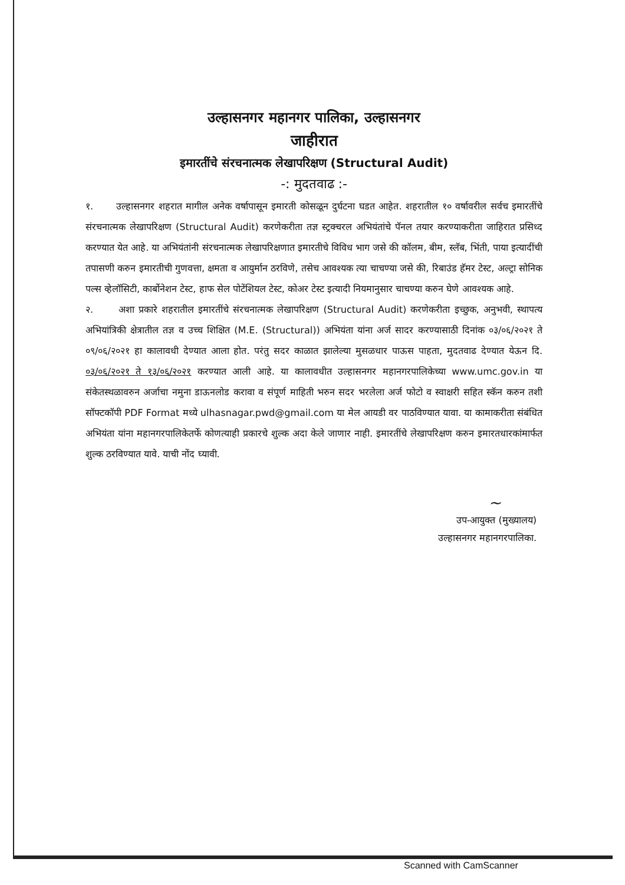उल्हासनगर महानगर पालिका, उल्हासनगर
जाहीरात
इमारतींचे संरचनात्मक लेखापरिक्षण (Structural Audit)
-: मुदतवाढ :-
१. उल्हासनगर शहरात मागील अनेक वर्षापासून इमारती कोसळून दुर्घटना घडत आहेत. शहरातील १० वर्षावरील सर्वच इमारतींचे संरचनात्मक लेखापरिक्षण (Structural Audit) करणेकरीता तज्ञ स्ट्रक्चरल अभियंतांचे पॅनल तयार करण्याकरीता जाहिरात प्रसिध्द करण्यात येत आहे. या अभियंतांनी संरचनात्मक लेखापरिक्षणात इमारतीचे विविध भाग जसे की कॉलम, बीम, स्लॅब, भिंती, पाया इत्यादींची तपासणी करुन इमारतीची गुणवत्ता, क्षमता व आयुर्मान ठरविणे, तसेच आवश्यक त्या चाचण्या जसे की, रिबाउंड हॅमर टेस्ट, अल्ट्रा सोनिक पल्स व्हेलॉसिटी, कार्बोनेशन टेस्ट, हाफ सेल पोटेंशियल टेस्ट, कोअर टेस्ट इत्यादी नियमानुसार चाचण्या करुन घेणे आवश्यक आहे.
२. अशा प्रकारे शहरातील इमारतींचे संरचनात्मक लेखापरिक्षण (Structural Audit) करणेकरीता इच्छुक, अनुभवी, स्थापत्य अभियांत्रिकी क्षेत्रातील तज्ञ व उच्च शिक्षित (M.E. (Structural)) अभियंता यांना अर्ज सादर करण्यासाठी दिनांक ०३/०६/२०२१ ते ०९/०६/२०२१ हा कालावधी देण्यात आला होत. परंतु सदर काळात झालेल्या मुसळधार पाऊस पाहता, मुदतवाढ देण्यात येऊन दि. ०३/०६/२०२१ ते १३/०६/२०२१ करण्यात आली आहे. या कालावधीत उल्हासनगर महानगरपालिकेच्या www.umc.gov.in या संकेतस्थळावरुन अर्जाचा नमुना डाऊनलोड करावा व संपूर्ण माहिती भरुन सदर भरलेला अर्ज फोटो व स्वाक्षरी सहित स्कॅन करुन तशी सॉफ्टकॉपी PDF Format मध्ये ulhasnagar.pwd@gmail.com या मेल आयडी वर पाठविण्यात यावा. या कामाकरीता संबंधित अभियंता यांना महानगरपालिकेतर्फे कोणत्याही प्रकारचे शुल्क अदा केले जाणार नाही. इमारतींचे लेखापरिक्षण करुन इमारतधारकांमार्फत शुल्क ठरविण्यात यावे. याची नोंद घ्यावी.
~
उप-आयुक्त (मुख्यालय)
उल्हासनगर महानगरपालिका.
Scanned with CamScanner